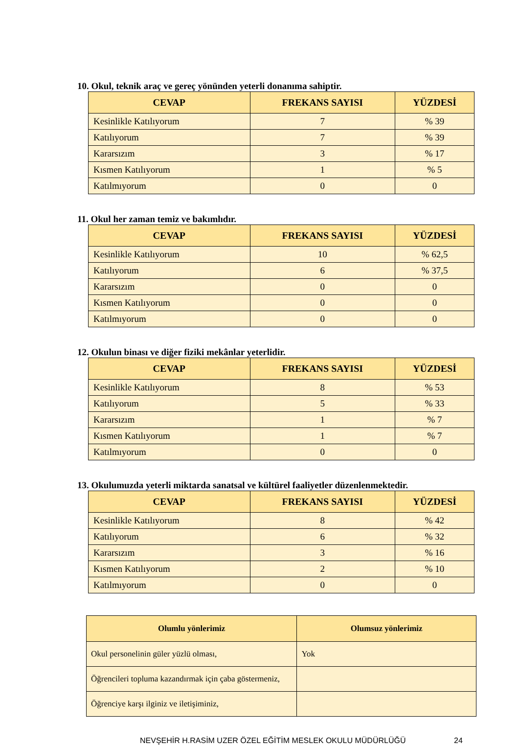10. Okul, teknik araç ve gereç yönünden yeterli donanıma sahiptir.
| CEVAP | FREKANS SAYISI | YÜZDESİ |
| --- | --- | --- |
| Kesinlikle Katılıyorum | 7 | % 39 |
| Katılıyorum | 7 | % 39 |
| Kararsızım | 3 | % 17 |
| Kısmen Katılıyorum | 1 | % 5 |
| Katılmıyorum | 0 | 0 |
11. Okul her zaman temiz ve bakımlıdır.
| CEVAP | FREKANS SAYISI | YÜZDESİ |
| --- | --- | --- |
| Kesinlikle Katılıyorum | 10 | % 62,5 |
| Katılıyorum | 6 | % 37,5 |
| Kararsızım | 0 | 0 |
| Kısmen Katılıyorum | 0 | 0 |
| Katılmıyorum | 0 | 0 |
12. Okulun binası ve diğer fiziki mekânlar yeterlidir.
| CEVAP | FREKANS SAYISI | YÜZDESİ |
| --- | --- | --- |
| Kesinlikle Katılıyorum | 8 | % 53 |
| Katılıyorum | 5 | % 33 |
| Kararsızım | 1 | % 7 |
| Kısmen Katılıyorum | 1 | % 7 |
| Katılmıyorum | 0 | 0 |
13. Okulumuzda yeterli miktarda sanatsal ve kültürel faaliyetler düzenlenmektedir.
| CEVAP | FREKANS SAYISI | YÜZDESİ |
| --- | --- | --- |
| Kesinlikle Katılıyorum | 8 | % 42 |
| Katılıyorum | 6 | % 32 |
| Kararsızım | 3 | % 16 |
| Kısmen Katılıyorum | 2 | % 10 |
| Katılmıyorum | 0 | 0 |
| Olumlu yönlerimiz | Olumsuz yönlerimiz |
| --- | --- |
| Okul personelinin güler yüzlü olması, | Yok |
| Öğrencileri topluma kazandırmak için çaba göstermeniz, | |
| Öğrenciye karşı ilginiz ve iletişiminiz, | |
NEVŞEHİR H.RASİM UZER ÖZEL EĞİTİM MESLEK OKULU MÜDÜRLÜĞÜ 24